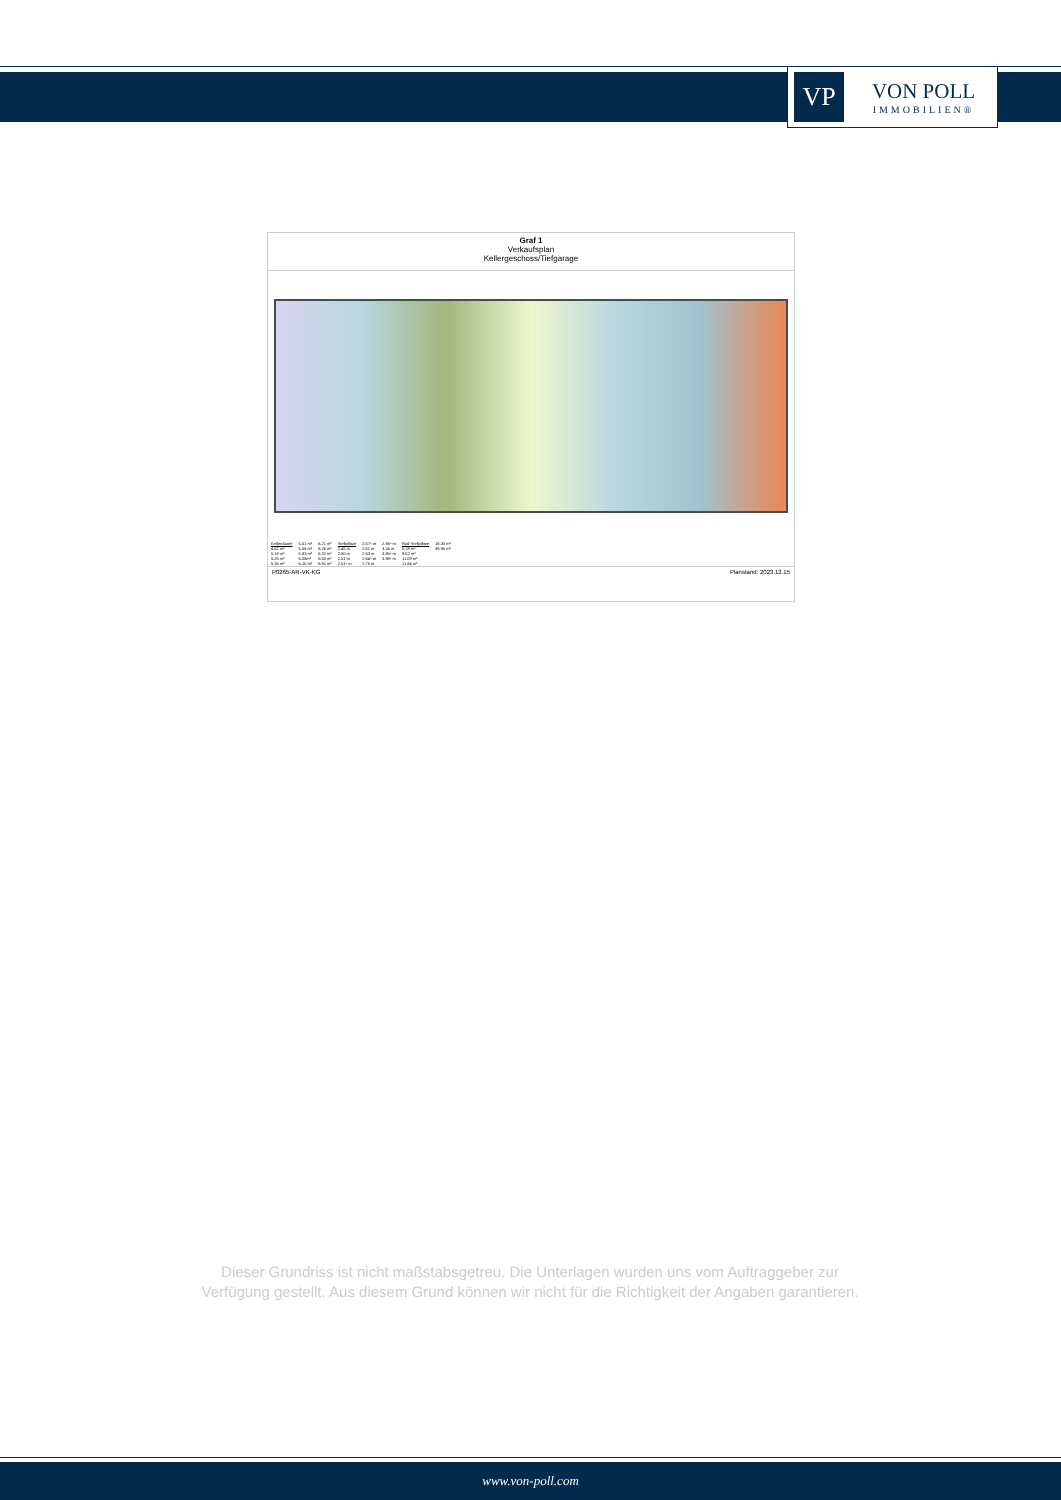VP
VON POLL
IMMOBILIEN®
Graf 1
Verkaufsplan
Kellergeschoss/Tiefgarage
| Kellerräume | 5.51 m² | 6.21 m² | Stellplätze | 2.57⁵ m | 2.86⁵ m | Rad-Stellplätze | 18.33 m² |
| 4.62 m² | 5.58 m² | 6.26 m² | 2.45 m | 2.61 m | 3.24 m | 5.18 m² | 39.90 m² |
| 5.19 m² | 5.83 m² | 6.31 m² | 2.50 m | 2.63 m | 3.85⁵ m | 9.52 m² | |
| 5.25 m² | 6.06m² | 6.50 m² | 2.51 m | 2.64⁵ m | 3.98⁵ m | 11.09 m² | |
| 5.35 m² | 6.15 m² | 6.91 m² | 2.51⁵ m | 2.75 m | | 11.84 m² | |
P0265-AR-VK-KG Planstand: 2023.12.15
Dieser Grundriss ist nicht maßstabsgetreu. Die Unterlagen wurden uns vom Auftraggeber zur Verfügung gestellt. Aus diesem Grund können wir nicht für die Richtigkeit der Angaben garantieren.
www.von-poll.com